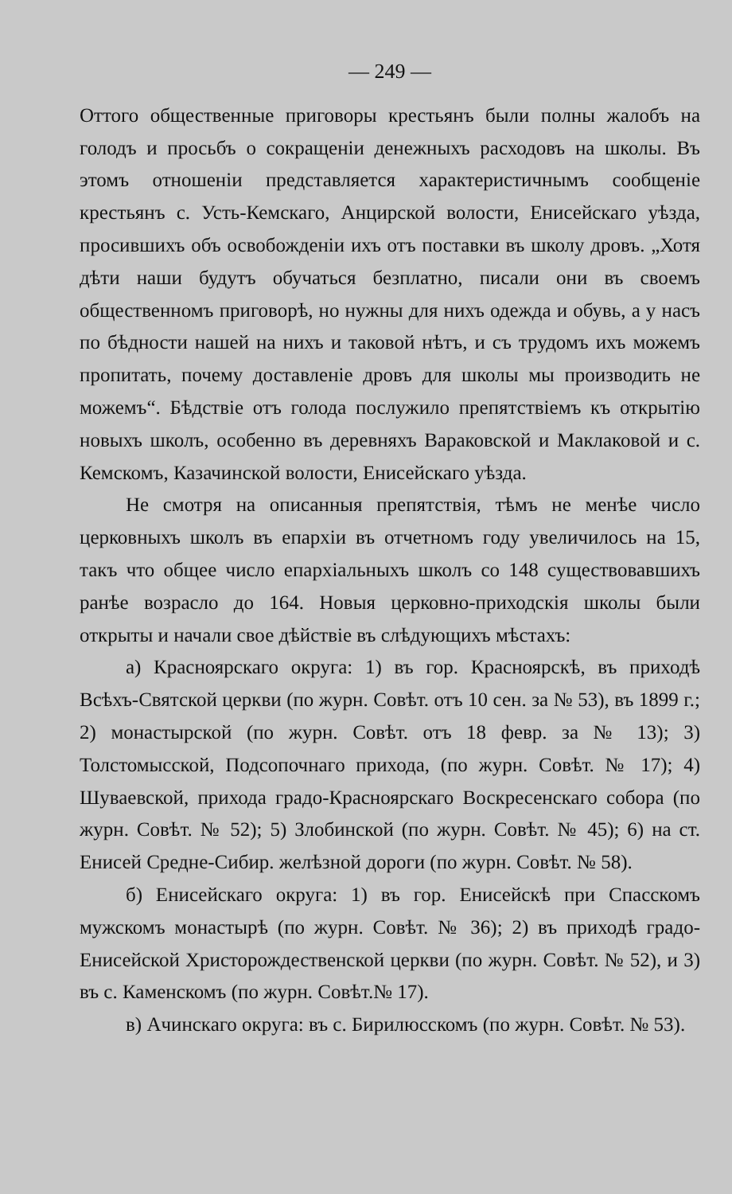— 249 —
Оттого общественные приговоры крестьянъ были полны жалобъ на голодъ и просьбъ о сокращеніи денежныхъ расходовъ на школы. Въ этомъ отношеніи представляется характеристичнымъ сообщеніе крестьянъ с. Усть-Кемскаго, Анцирской волости, Енисейскаго уѣзда, просившихъ объ освобожденіи ихъ отъ поставки въ школу дровъ. „Хотя дѣти наши будутъ обучаться безплатно, писали они въ своемъ общественномъ приговорѣ, но нужны для нихъ одежда и обувь, а у насъ по бѣдности нашей на нихъ и таковой нѣтъ, и съ трудомъ ихъ можемъ пропитать, почему доставленіе дровъ для школы мы производить не можемъ“. Бѣдствіе отъ голода послужило препятствіемъ къ открытію новыхъ школъ, особенно въ деревняхъ Вараковской и Маклаковой и с. Кемскомъ, Казачинской волости, Енисейскаго уѣзда.
Не смотря на описанныя препятствія, тѣмъ не менѣе число церковныхъ школъ въ епархіи въ отчетномъ году увеличилось на 15, такъ что общее число епархіальныхъ школъ со 148 существовавшихъ ранѣе возрасло до 164. Новыя церковно-приходскія школы были открыты и начали свое дѣйствіе въ слѣдующихъ мѣстахъ:
а) Красноярскаго округа: 1) въ гор. Красноярскѣ, въ приходѣ Всѣхъ-Святской церкви (по журн. Совѣт. отъ 10 сен. за № 53), въ 1899 г.; 2) монастырской (по журн. Совѣт. отъ 18 февр. за № 13); 3) Толстомысской, Подсопочнаго прихода, (по журн. Совѣт. № 17); 4) Шуваевской, прихода градо-Красноярскаго Воскресенскаго собора (по журн. Совѣт. № 52); 5) Злобинской (по журн. Совѣт. № 45); 6) на ст. Енисей Средне-Сибир. желѣзной дороги (по журн. Совѣт. № 58).
б) Енисейскаго округа: 1) въ гор. Енисейскѣ при Спасскомъ мужскомъ монастырѣ (по журн. Совѣт. № 36); 2) въ приходѣ градо-Енисейской Христорождественской церкви (по журн. Совѣт. № 52), и 3) въ с. Каменскомъ (по журн. Совѣт.№ 17).
в) Ачинскаго округа: въ с. Бирилюсскомъ (по журн. Совѣт. № 53).